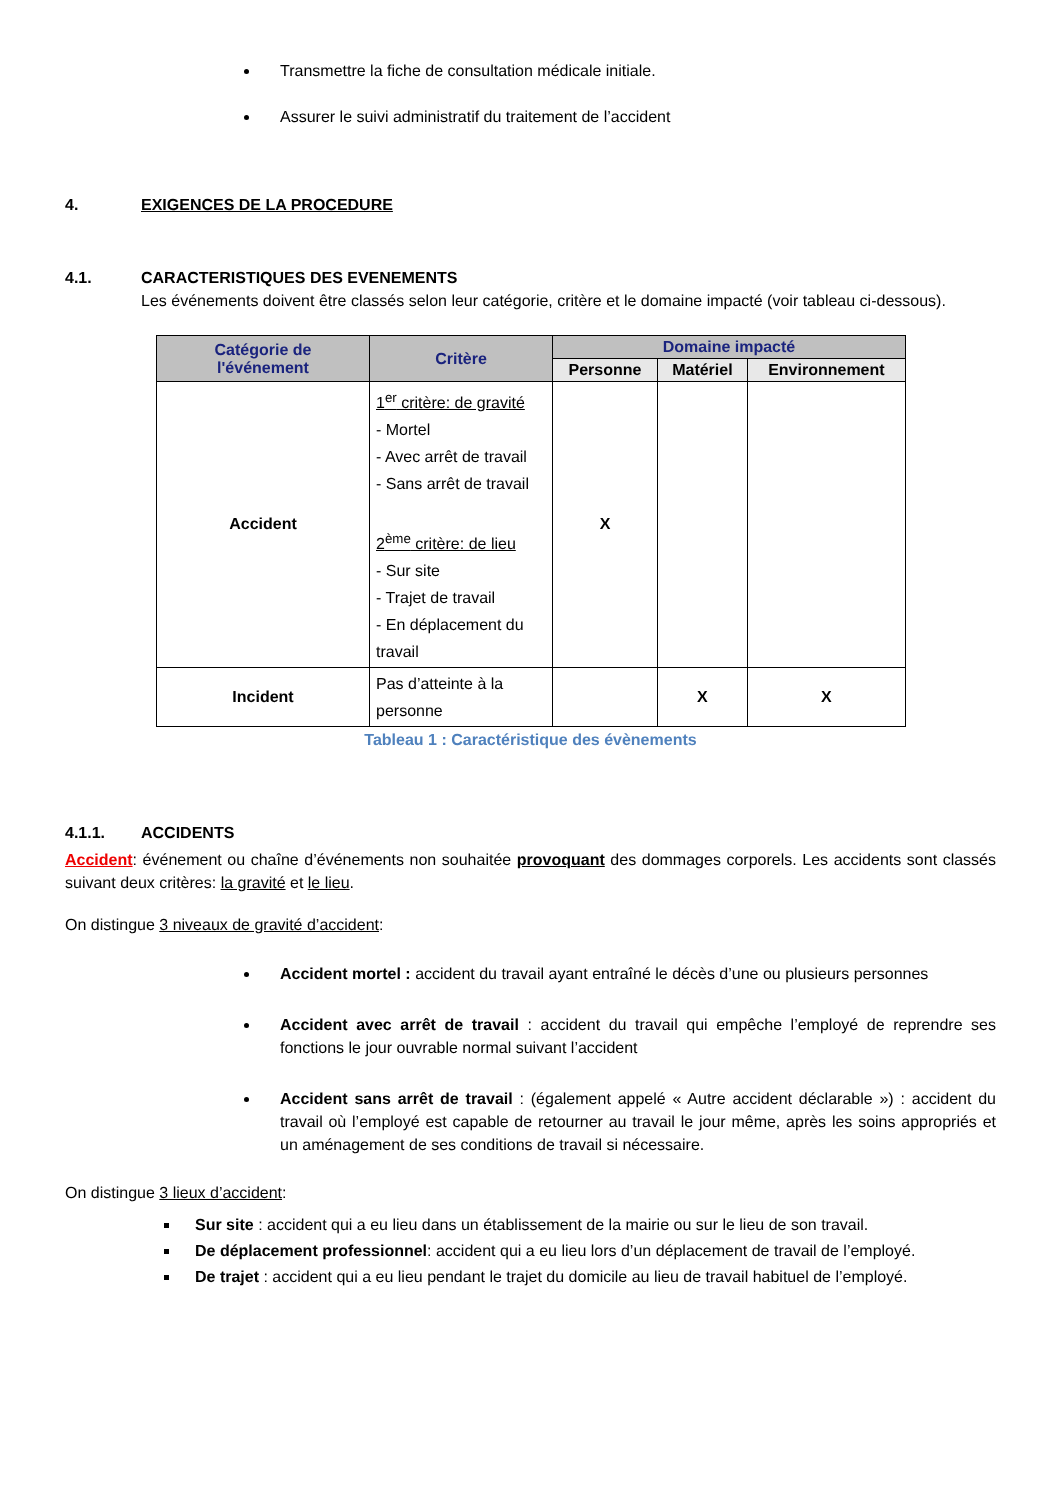Transmettre la fiche de consultation médicale initiale.
Assurer le suivi administratif du traitement de l’accident
4. EXIGENCES DE LA PROCEDURE
4.1. CARACTERISTIQUES DES EVENEMENTS
Les événements doivent être classés selon leur catégorie, critère et le domaine impacté (voir tableau ci-dessous).
| Catégorie de l'événement | Critère | Domaine impacté | | |
| --- | --- | --- | --- | --- |
| | | Personne | Matériel | Environnement |
| Accident | 1<sup>er</sup> critère: de gravité - Mortel - Avec arrêt de travail - Sans arrêt de travail 2<sup>ème</sup> critère: de lieu - Sur site - Trajet de travail - En déplacement du travail | X | | |
| Incident | Pas d’atteinte à la personne | | X | X |
Tableau 1 : Caractéristique des évènements
4.1.1. ACCIDENTS
Accident: événement ou chaîne d’événements non souhaitée provoquant des dommages corporels. Les accidents sont classés suivant deux critères: la gravité et le lieu.
On distingue 3 niveaux de gravité d’accident:
Accident mortel : accident du travail ayant entraîné le décès d’une ou plusieurs personnes
Accident avec arrêt de travail : accident du travail qui empêche l’employé de reprendre ses fonctions le jour ouvrable normal suivant l’accident
Accident sans arrêt de travail : (également appelé « Autre accident déclarable ») : accident du travail où l’employé est capable de retourner au travail le jour même, après les soins appropriés et un aménagement de ses conditions de travail si nécessaire.
On distingue 3 lieux d’accident:
Sur site : accident qui a eu lieu dans un établissement de la mairie ou sur le lieu de son travail.
De déplacement professionnel: accident qui a eu lieu lors d’un déplacement de travail de l’employé.
De trajet : accident qui a eu lieu pendant le trajet du domicile au lieu de travail habituel de l’employé.